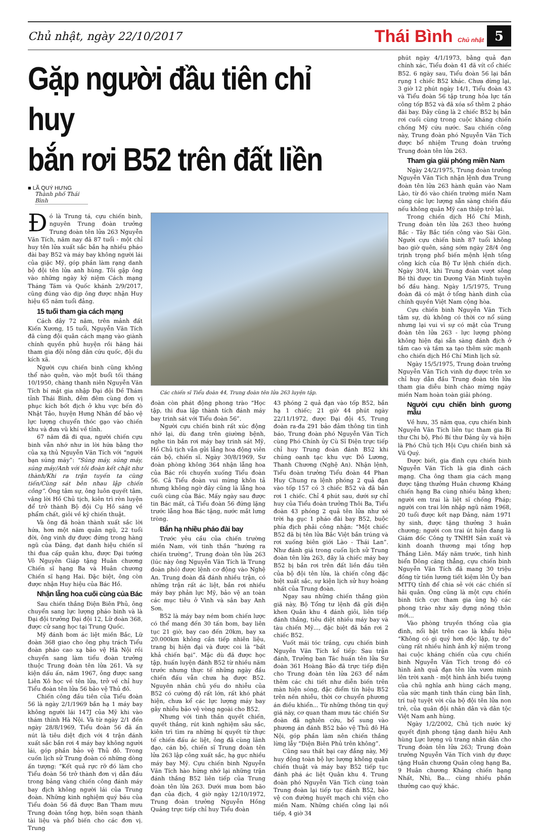Chủ nhật, ngày 22/10/2017 Thái Bình Chủ nhật 5
Gặp người đầu tiên chỉ huy
bắn rơi B52 trên đất liền
■ LÃ QUÝ HƯNG
Thành phố Thái Bình
Đó là Trung tá, cựu chiến binh, nguyên Trung đoàn trưởng Trung đoàn tên lửa 263 Nguyễn Văn Tích, năm nay đã 87 tuổi - một chỉ huy tên lửa xuất sắc bắn hạ nhiều pháo đài bay B52 và máy bay không người lái của giặc Mỹ, góp phần làm rạng danh bộ đội tên lửa anh hùng. Tôi gặp ông vào những ngày kỷ niệm Cách mạng Tháng Tám và Quốc khánh 2/9/2017, cũng đúng vào dịp ông được nhận Huy hiệu 65 năm tuổi đảng.
15 tuổi tham gia cách mạng
Cách đây 72 năm, trên mảnh đất Kiến Xương, 15 tuổi, Nguyễn Văn Tích đã cùng đội quân cách mạng vào giành chính quyền phủ huyện rồi hăng hái tham gia đội nông dân cứu quốc, đội du kích xã.
Người cựu chiến binh cũng không thể nào quên, vào một buổi tối tháng 10/1950, chàng thanh niên Nguyễn Văn Tích bí mật gia nhập Đại đội Đề Thám tỉnh Thái Bình, đêm đêm cùng đơn vị phục kích bốt địch ở khu vực bến đò Nhật Tảo, huyện Hưng Nhân để bảo vệ lực lượng chuyển thóc gạo vào chiến khu và đưa vũ khí về tỉnh.
67 năm đã đi qua, người chiến cựu binh vẫn nhớ như in lời hứa bằng thơ của xạ thủ Nguyễn Văn Tích với “người bạn súng máy”: “Súng máy, súng máy, súng máy/Anh với tôi đoàn kết chặt như thành/Khi ra trận tuyến ta cùng tiến/Cùng sát bên nhau lập chiến công”. Ông tâm sự, ông luôn quyết tâm, vâng lời Hồ Chủ tịch, kiên trì rèn luyện để trở thành Bộ đội Cụ Hồ sáng về phẩm chất, giỏi về kỹ chiến thuật.
Và ông đã hoàn thành xuất sắc lời hứa, hơn một năm quân ngũ, 22 tuổi đời, ông vinh dự được đứng trong hàng ngũ của Đảng, đạt danh hiệu chiến sĩ thi đua cấp quân khu, được Đại tướng Võ Nguyên Giáp tặng Huân chương Chiến sĩ hạng Ba và Huân chương Chiến sĩ hạng Hai. Đặc biệt, ông còn được nhận Huy hiệu của Bác Hồ.
Nhận lẵng hoa cuối cùng của Bác
Sau chiến thắng Điện Biên Phủ, ông chuyển sang lực lượng pháo binh và là Đại đội trưởng Đại đội 12, Lữ đoàn 368, được cử sang học tại Trung Quốc.
Mỹ đánh bom ác liệt miền Bắc, Lữ đoàn 368 giao cho ông phụ trách Tiểu đoàn pháo cao xạ bảo vệ Hà Nội rồi chuyển sang làm tiểu đoàn trưởng thuộc Trung đoàn tên lửa 261. Và sự kiện dấu ấn, năm 1967, ông được sang Liên Xô học về tên lửa, trở về chỉ huy Tiểu đoàn tên lửa 56 bảo vệ Thủ đô.
Chiến công đầu tiên của Tiểu đoàn 56 là ngày 2/1/1969 bắn hạ 1 máy bay không người lái 147J của Mỹ khi vào thám thính Hà Nội. Và từ ngày 2/1 đến ngày 28/8/1969, Tiểu đoàn 56 đã ấn nút là tiêu diệt địch với 4 trận đánh xuất sắc bắn rơi 4 máy bay không người lái, góp phần bảo vệ Thủ đô. Trong cuốn lịch sử Trung đoàn có những dòng ấn tượng: “Kết quả rực rỡ đó làm cho Tiểu đoàn 56 trở thành đơn vị dẫn đầu trong bảng vàng chiến công đánh máy bay địch không người lái của Trung đoàn. Những kinh nghiệm quý báu của Tiểu đoàn 56 đã được Ban Tham mưu Trung đoàn tổng hợp, biên soạn thành tài liệu và phổ biến cho các đơn vị. Trung
Các chiến sĩ Tiểu đoàn 44, Trung đoàn tên lửa 263 luyện tập.
đoàn còn phát động phong trào “Học tập, thi đua lập thành tích đánh máy bay trinh sát với Tiểu đoàn 56”.
Người cựu chiến binh rất xúc động nhớ lại, dù đang trên giường bệnh, nghe tin bắn rơi máy bay trinh sát Mỹ, Hồ Chủ tịch vẫn gửi lẵng hoa động viên cán bộ, chiến sĩ. Ngày 30/8/1969, Sư đoàn phòng không 364 nhận lẵng hoa của Bác rồi chuyển xuống Tiểu đoàn 56. Cả Tiểu đoàn vui mừng khôn tả nhưng không ngờ đây cũng là lẵng hoa cuối cùng của Bác. Mấy ngày sau được tin Bác mất, cả Tiểu đoàn 56 đứng lặng trước lẵng hoa Bác tặng, nước mắt lưng tròng.
Bắn hạ nhiều pháo đài bay
Trước yêu cầu của chiến trường miền Nam, với tinh thần “hướng ra chiến trường”, Trung đoàn tên lửa 263 (lúc này ông Nguyễn Văn Tích là Trung đoàn phó) được lệnh cơ động vào Nghệ An. Trung đoàn đã đánh nhiều trận, có những trận rất ác liệt, bắn rơi nhiều máy bay phản lực Mỹ, bảo vệ an toàn các mục tiêu ở Vinh và sân bay Anh Sơn.
B52 là máy bay ném bom chiến lược có thể mang đến 30 tấn bom, bay liên tục 21 giờ, bay cao đến 20km, bay xa 20.000km không cần tiếp nhiên liệu, trang bị hiện đại và được coi là “bất khả chiến bại”. Mặc dù đã được học tập, huấn luyện đánh B52 từ nhiều năm trước nhưng thực tế những ngày đầu chiến đấu vẫn chưa hạ được B52. Nguyên nhân chủ yếu do nhiễu của B52 có cường độ rất lớn, rất khó phát hiện, chưa kể các lực lượng máy bay gây nhiễu bảo vệ vòng ngoài cho B52.
Nhưng với tinh thần quyết chiến, quyết thắng, rút kinh nghiệm sâu sắc, kiên trì tìm ra những bí quyết từ thực tế chiến đấu ác liệt, ông đã cùng lãnh đạo, cán bộ, chiến sĩ Trung đoàn tên lửa 263 lập công xuất sắc, hạ gục nhiều máy bay Mỹ. Cựu chiến binh Nguyễn Văn Tích hào hứng nhớ lại những trận đánh thắng B52 liên tiếp của Trung đoàn tên lửa 263. Dưới mưa bom bão đạn của địch, 4 giờ ngày 12/10/1972, Trung đoàn trưởng Nguyễn Hồng Quảng trực tiếp chỉ huy Tiểu đoàn
43 phóng 2 quả đạn vào tốp B52, bắn hạ 1 chiếc; 21 giờ 44 phút ngày 22/11/1972, được Đại đội 45, Trung đoàn ra-đa 291 bảo đảm thông tin tình báo, Trung đoàn phó Nguyễn Văn Tích cùng Phó Chính ủy Cù Sĩ Điện trực tiếp chỉ huy Trung đoàn đánh B52 khi chúng oanh tạc khu vực Đô Lương, Thanh Chương (Nghệ An). Nhận lệnh, Tiểu đoàn trưởng Tiểu đoàn 44 Phan Huy Chung ra lệnh phóng 2 quả đạn vào tốp 157 có 3 chiếc B52 và đã bắn rơi 1 chiếc. Chỉ 4 phút sau, dưới sự chỉ huy của Tiểu đoàn trưởng Thôi Ba, Tiểu đoàn 43 phóng 2 quả tên lửa như xé trời hạ gục 1 pháo đài bay B52, buộc phía địch phải công nhận: “Một chiếc B52 đã bị tên lửa Bắc Việt bắn trúng và rơi xuống biên giới Lào - Thái Lan”. Như đánh giá trong cuốn lịch sử Trung đoàn tên lửa 263, đây là chiếc máy bay B52 bị bắn rơi trên đất liền đầu tiên của bộ đội tên lửa, là chiến công đặc biệt xuất sắc, sự kiện lịch sử huy hoàng nhất của Trung đoàn.
Ngay sau những chiến thắng giòn giã này, Bộ Tổng tư lệnh đã gửi điện khen Quân khu 4 đánh giỏi, liên tiếp đánh thắng, tiêu diệt nhiều máy bay và tàu chiến Mỹ..., đặc biệt đã bắn rơi 2 chiếc B52.
Vuốt mái tóc trắng, cựu chiến binh Nguyễn Văn Tích kể tiếp: Sau trận đánh, Trưởng ban Tác huấn tên lửa Sư đoàn 361 Hoàng Bảo đã trực tiếp điện cho Trung đoàn tên lửa 263 để nắm thêm các chi tiết như diễn biến trên màn hiện sóng, đặc điểm tín hiệu B52 trên nền nhiễu, thời cơ chuyển phương án điều khiển... Từ những thông tin quý giá này, cơ quan tham mưu tác chiến Sư đoàn đã nghiên cứu, bổ sung vào phương án đánh B52 bảo vệ Thủ đô Hà Nội, góp phần làm nên chiến thắng lừng lẫy “Điện Biên Phủ trên không”.
Cũng sau thất bại cay đắng này, Mỹ huy động toàn bộ lực lượng không quân chiến thuật và máy bay B52 tiếp tục đánh phá ác liệt Quân khu 4. Trung đoàn phó Nguyễn Văn Tích cùng toàn Trung đoàn lại tiếp tục đánh B52, bảo vệ con đường huyết mạch chi viện cho miền Nam. Những chiến công lại nối tiếp, 4 giờ 34
phút ngày 4/1/1973, bằng quả đạn chính xác, Tiểu đoàn 41 đã vít cổ chiếc B52. 6 ngày sau, Tiểu đoàn 56 lại bắn rụng 1 chiếc B52 khác. Chưa dừng lại, 3 giờ 12 phút ngày 14/1, Tiểu đoàn 43 và Tiểu đoàn 56 tập trung hỏa lực tấn công tốp B52 và đã xóa sổ thêm 2 pháo đài bay. Đây cũng là 2 chiếc B52 bị bắn rơi cuối cùng trong cuộc kháng chiến chống Mỹ cứu nước. Sau chiến công này, Trung đoàn phó Nguyễn Văn Tích được bổ nhiệm Trung đoàn trưởng Trung đoàn tên lửa 263.
Tham gia giải phóng miền Nam
Ngày 24/2/1975, Trung đoàn trưởng Nguyễn Văn Tích nhận lệnh đưa Trung đoàn tên lửa 263 hành quân vào Nam Lào, từ đó vào chiến trường miền Nam cùng các lực lượng sẵn sàng chiến đấu nếu không quân Mỹ can thiệp trở lại.
Trong chiến dịch Hồ Chí Minh, Trung đoàn tên lửa 263 theo hướng Bắc - Tây Bắc tiến công vào Sài Gòn. Người cựu chiến binh 87 tuổi không bao giờ quên, sáng sớm ngày 28/4 ông trịnh trọng phổ biến mệnh lệnh tổng công kích của Bộ Tư lệnh chiến dịch. Ngày 30/4, khi Trung đoàn vượt sông Bé thì được tin Dương Văn Minh tuyên bố đầu hàng. Ngày 1/5/1975, Trung đoàn đã có mặt ở tổng hành dinh của chính quyền Việt Nam cộng hòa.
Cựu chiến binh Nguyễn Văn Tích tâm sự, dù không có thời cơ nổ súng nhưng lại vui vì sự có mặt của Trung đoàn tên lửa 263 - lực lượng phòng không hiện đại sẵn sàng đánh địch ở tầm cao và tầm xa tạo thêm sức mạnh cho chiến dịch Hồ Chí Minh lịch sử.
Ngày 15/5/1975, Trung đoàn trưởng Nguyễn Văn Tích vinh dự được trên xe chỉ huy dẫn đầu Trung đoàn tên lửa tham gia diễu binh chào mừng ngày miền Nam hoàn toàn giải phóng.
Người cựu chiến binh gương mẫu
Về hưu, 35 năm qua, cựu chiến binh Nguyễn Văn Tích liên tục tham gia Bí thư Chi bộ, Phó Bí thư Đảng ủy và hiện là Phó Chủ tịch Hội Cựu chiến binh xã Vũ Quý.
Được biết, gia đình cựu chiến binh Nguyễn Văn Tích là gia đình cách mạng. Cha ông tham gia cách mạng được tặng thưởng Huân chương Kháng chiến hạng Ba cùng nhiều bằng khen; người em trai là liệt sĩ chống Pháp; người con trai lớn nhập ngũ năm 1968, 20 tuổi được kết nạp Đảng, năm 1971 hy sinh, được tặng thưởng 3 huân chương; người con trai út hiện đang là Giám đốc Công ty TNHH Sản xuất và kinh doanh thương mại tổng hợp Thắng Liên. Mấy năm trước, tình hình biển Đông căng thẳng, cựu chiến binh Nguyễn Văn Tích đã mang 30 triệu đồng từ tiền lương tiết kiệm lên Ủy ban MTTQ tỉnh để chia sẻ với các chiến sĩ hải quân. Ông cũng là một cựu chiến binh tích cực tham gia ủng hộ các phong trào như xây dựng nông thôn mới...
Vào phòng truyền thống của gia đình, nổi bật trên cao là khẩu hiệu “Không có gì quý hơn độc lập, tự do” cùng rất nhiều hình ảnh kỷ niệm trong hai cuộc kháng chiến của cựu chiến binh Nguyễn Văn Tích trong đó có hình ảnh quả đạn tên lửa vươn mình lên trời xanh - một hình ảnh biểu tượng của chủ nghĩa anh hùng cách mạng, của sức mạnh tinh thần cùng bản lĩnh, trí tuệ tuyệt vời của bộ đội tên lửa non trẻ, của quân đội nhân dân và dân tộc Việt Nam anh hùng.
Ngày 1/2/2002, Chủ tịch nước ký quyết định phong tặng danh hiệu Anh hùng Lực lượng vũ trang nhân dân cho Trung đoàn tên lửa 263; Trung đoàn trưởng Nguyễn Văn Tích vinh dự được tặng Huân chương Quân công hạng Ba, 9 Huân chương Kháng chiến hạng Nhất, Nhì, Ba... cùng nhiều phần thưởng cao quý khác.